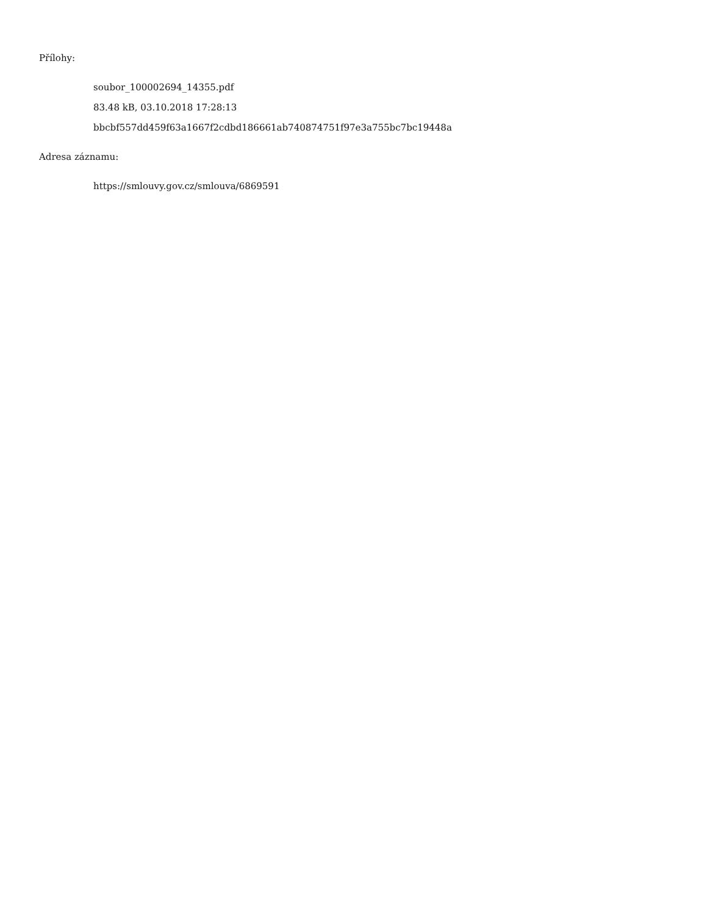Přílohy:
soubor_100002694_14355.pdf
83.48 kB, 03.10.2018 17:28:13
bbcbf557dd459f63a1667f2cdbd186661ab740874751f97e3a755bc7bc19448a
Adresa záznamu:
https://smlouvy.gov.cz/smlouva/6869591